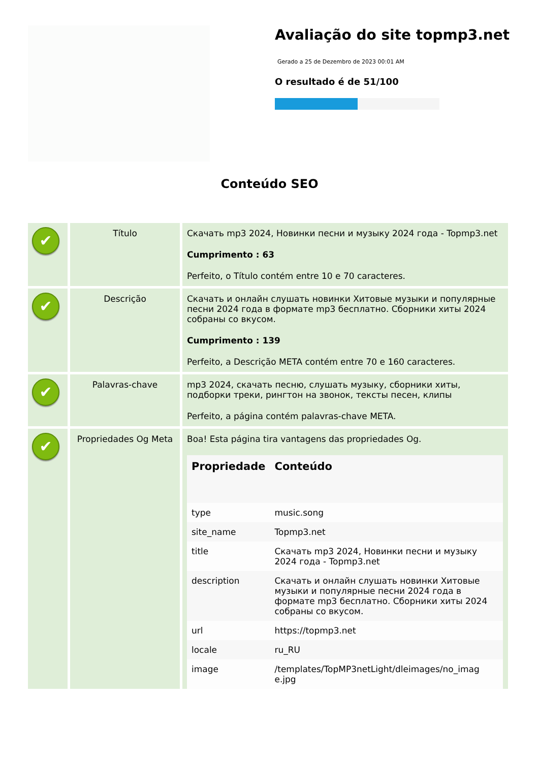Avaliação do site topmp3.net
Gerado a 25 de Dezembro de 2023 00:01 AM
O resultado é de 51/100
Conteúdo SEO
| ✔ | Título | Скачать mp3 2024, Новинки песни и музыку 2024 года - Topmp3.net Cumprimento : 63 Perfeito, o Título contém entre 10 e 70 caracteres. |
| ✔ | Descrição | Скачать и онлайн слушать новинки Хитовые музыки и популярные песни 2024 года в формате mp3 бесплатно. Сборники хиты 2024 собраны со вкусом. Cumprimento : 139 Perfeito, a Descrição META contém entre 70 e 160 caracteres. |
| ✔ | Palavras-chave | mp3 2024, скачать песню, слушать музыку, сборники хиты, подборки треки, рингтон на звонок, тексты песен, клипы Perfeito, a página contém palavras-chave META. |
| ✔ | Propriedades Og Meta | Boa! Esta página tira vantagens das propriedades Og. / Propriedade / Conteúdo / / --- / --- / / type / music.song / / site_name / Topmp3.net / / title / Скачать mp3 2024, Новинки песни и музыку 2024 года - Topmp3.net / / description / Скачать и онлайн слушать новинки Хитовые музыки и популярные песни 2024 года в формате mp3 бесплатно. Сборники хиты 2024 собраны со вкусом. / / url / https://topmp3.net / / locale / ru_RU / / image / /templates/TopMP3netLight/dleimages/no_imag e.jpg / |